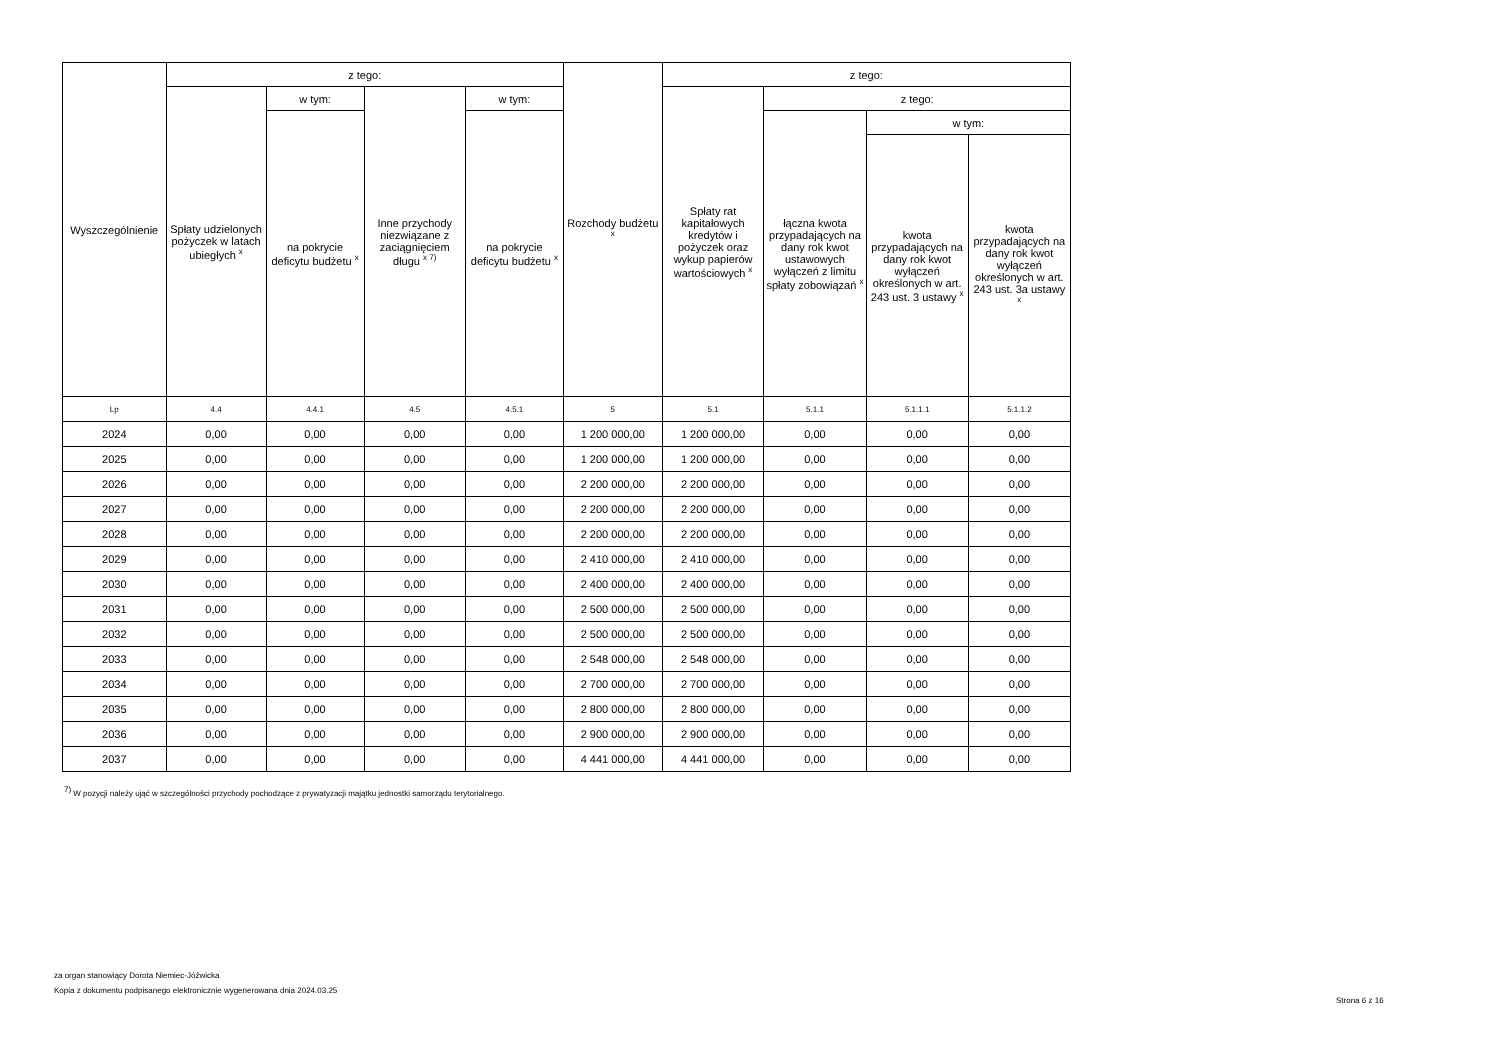| Wyszczególnienie | z tego: | | | | Rozchody budżetu <sup>x</sup> | z tego: | | | |
| --- | --- | --- | --- | --- | --- | --- | --- | --- | --- |
| | Spłaty udzielonych pożyczek w latach ubiegłych <sup>x</sup> | w tym: | Inne przychody niezwiązane z zaciągnięciem długu <sup>x 7)</sup> | w tym: | | Spłaty rat kapitałowych kredytów i pożyczek oraz wykup papierów wartościowych <sup>x</sup> | z tego: | | |
| | | na pokrycie deficytu budżetu <sup>x</sup> | | na pokrycie deficytu budżetu <sup>x</sup> | | | łączna kwota przypadających na dany rok kwot ustawowych wyłączeń z limitu spłaty zobowiązań <sup>x</sup> | w tym: | |
| | | | | | | | | kwota przypadających na dany rok kwot wyłączeń określonych w art. 243 ust. 3 ustawy <sup>x</sup> | kwota przypadających na dany rok kwot wyłączeń określonych w art. 243 ust. 3a ustawy <sup>x</sup> |
| Lp | 4.4 | 4.4.1 | 4.5 | 4.5.1 | 5 | 5.1 | 5.1.1 | 5.1.1.1 | 5.1.1.2 |
| 2024 | 0,00 | 0,00 | 0,00 | 0,00 | 1 200 000,00 | 1 200 000,00 | 0,00 | 0,00 | 0,00 |
| 2025 | 0,00 | 0,00 | 0,00 | 0,00 | 1 200 000,00 | 1 200 000,00 | 0,00 | 0,00 | 0,00 |
| 2026 | 0,00 | 0,00 | 0,00 | 0,00 | 2 200 000,00 | 2 200 000,00 | 0,00 | 0,00 | 0,00 |
| 2027 | 0,00 | 0,00 | 0,00 | 0,00 | 2 200 000,00 | 2 200 000,00 | 0,00 | 0,00 | 0,00 |
| 2028 | 0,00 | 0,00 | 0,00 | 0,00 | 2 200 000,00 | 2 200 000,00 | 0,00 | 0,00 | 0,00 |
| 2029 | 0,00 | 0,00 | 0,00 | 0,00 | 2 410 000,00 | 2 410 000,00 | 0,00 | 0,00 | 0,00 |
| 2030 | 0,00 | 0,00 | 0,00 | 0,00 | 2 400 000,00 | 2 400 000,00 | 0,00 | 0,00 | 0,00 |
| 2031 | 0,00 | 0,00 | 0,00 | 0,00 | 2 500 000,00 | 2 500 000,00 | 0,00 | 0,00 | 0,00 |
| 2032 | 0,00 | 0,00 | 0,00 | 0,00 | 2 500 000,00 | 2 500 000,00 | 0,00 | 0,00 | 0,00 |
| 2033 | 0,00 | 0,00 | 0,00 | 0,00 | 2 548 000,00 | 2 548 000,00 | 0,00 | 0,00 | 0,00 |
| 2034 | 0,00 | 0,00 | 0,00 | 0,00 | 2 700 000,00 | 2 700 000,00 | 0,00 | 0,00 | 0,00 |
| 2035 | 0,00 | 0,00 | 0,00 | 0,00 | 2 800 000,00 | 2 800 000,00 | 0,00 | 0,00 | 0,00 |
| 2036 | 0,00 | 0,00 | 0,00 | 0,00 | 2 900 000,00 | 2 900 000,00 | 0,00 | 0,00 | 0,00 |
| 2037 | 0,00 | 0,00 | 0,00 | 0,00 | 4 441 000,00 | 4 441 000,00 | 0,00 | 0,00 | 0,00 |
<sup>7)</sup> W pozycji należy ująć w szczególności przychody pochodzące z prywatyzacji majątku jednostki samorządu terytorialnego.
za organ stanowiący Dorota Niemiec-Jóźwicka
Kopia z dokumentu podpisanego elektronicznie wygenerowana dnia 2024.03.25
Strona 6 z 16